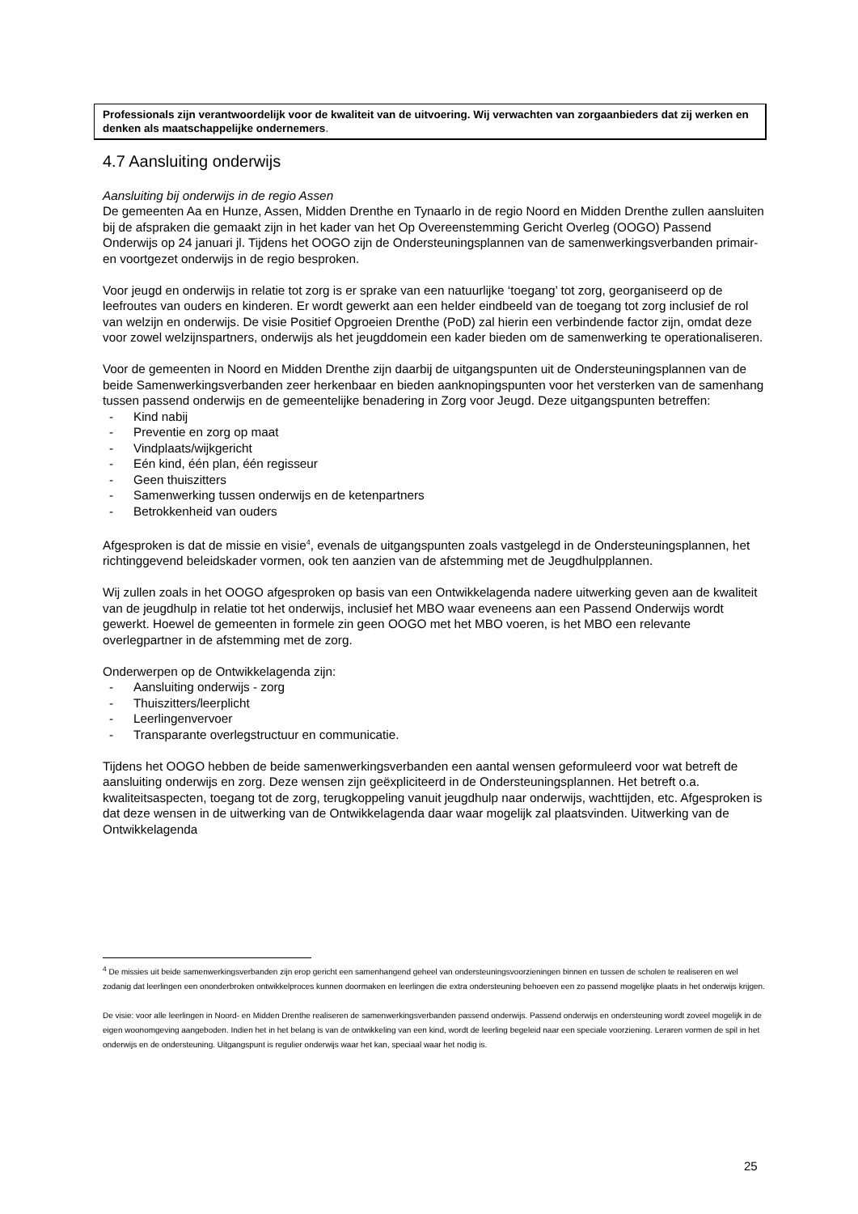Professionals zijn verantwoordelijk voor de kwaliteit van de uitvoering. Wij verwachten van zorgaanbieders dat zij werken en denken als maatschappelijke ondernemers.
4.7 Aansluiting onderwijs
Aansluiting bij onderwijs in de regio Assen
De gemeenten Aa en Hunze, Assen, Midden Drenthe en Tynaarlo in de regio Noord en Midden Drenthe zullen aansluiten bij de afspraken die gemaakt zijn in het kader van het Op Overeenstemming Gericht Overleg (OOGO) Passend Onderwijs op 24 januari jl. Tijdens het OOGO zijn de Ondersteuningsplannen van de samenwerkingsverbanden primair- en voortgezet onderwijs in de regio besproken.
Voor jeugd en onderwijs in relatie tot zorg is er sprake van een natuurlijke ‘toegang’ tot zorg, georganiseerd op de leefroutes van ouders en kinderen. Er wordt gewerkt aan een helder eindbeeld van de toegang tot zorg inclusief de rol van welzijn en onderwijs. De visie Positief Opgroeien Drenthe (PoD) zal hierin een verbindende factor zijn, omdat deze voor zowel welzijnspartners, onderwijs als het jeugddomein een kader bieden om de samenwerking te operationaliseren.
Voor de gemeenten in Noord en Midden Drenthe zijn daarbij de uitgangspunten uit de Ondersteuningsplannen van de beide Samenwerkingsverbanden zeer herkenbaar en bieden aanknopingspunten voor het versterken van de samenhang tussen passend onderwijs en de gemeentelijke benadering in Zorg voor Jeugd. Deze uitgangspunten betreffen:
- Kind nabij
- Preventie en zorg op maat
- Vindplaats/wijkgericht
- Eén kind, één plan, één regisseur
- Geen thuiszitters
- Samenwerking tussen onderwijs en de ketenpartners
- Betrokkenheid van ouders
Afgesproken is dat de missie en visie<sup>4</sup>, evenals de uitgangspunten zoals vastgelegd in de Ondersteuningsplannen, het richtinggevend beleidskader vormen, ook ten aanzien van de afstemming met de Jeugdhulpplannen.
Wij zullen zoals in het OOGO afgesproken op basis van een Ontwikkelagenda nadere uitwerking geven aan de kwaliteit van de jeugdhulp in relatie tot het onderwijs, inclusief het MBO waar eveneens aan een Passend Onderwijs wordt gewerkt. Hoewel de gemeenten in formele zin geen OOGO met het MBO voeren, is het MBO een relevante overlegpartner in de afstemming met de zorg.
Onderwerpen op de Ontwikkelagenda zijn:
- Aansluiting onderwijs - zorg
- Thuiszitters/leerplicht
- Leerlingenvervoer
- Transparante overlegstructuur en communicatie.
Tijdens het OOGO hebben de beide samenwerkingsverbanden een aantal wensen geformuleerd voor wat betreft de aansluiting onderwijs en zorg. Deze wensen zijn geëxpliciteerd in de Ondersteuningsplannen. Het betreft o.a. kwaliteitsaspecten, toegang tot de zorg, terugkoppeling vanuit jeugdhulp naar onderwijs, wachttijden, etc. Afgesproken is dat deze wensen in de uitwerking van de Ontwikkelagenda daar waar mogelijk zal plaatsvinden. Uitwerking van de Ontwikkelagenda
<sup>4</sup> De missies uit beide samenwerkingsverbanden zijn erop gericht een samenhangend geheel van ondersteuningsvoorzieningen binnen en tussen de scholen te realiseren en wel zodanig dat leerlingen een ononderbroken ontwikkelproces kunnen doormaken en leerlingen die extra ondersteuning behoeven een zo passend mogelijke plaats in het onderwijs krijgen.
De visie: voor alle leerlingen in Noord- en Midden Drenthe realiseren de samenwerkingsverbanden passend onderwijs. Passend onderwijs en ondersteuning wordt zoveel mogelijk in de eigen woonomgeving aangeboden. Indien het in het belang is van de ontwikkeling van een kind, wordt de leerling begeleid naar een speciale voorziening. Leraren vormen de spil in het onderwijs en de ondersteuning. Uitgangspunt is regulier onderwijs waar het kan, speciaal waar het nodig is.
25